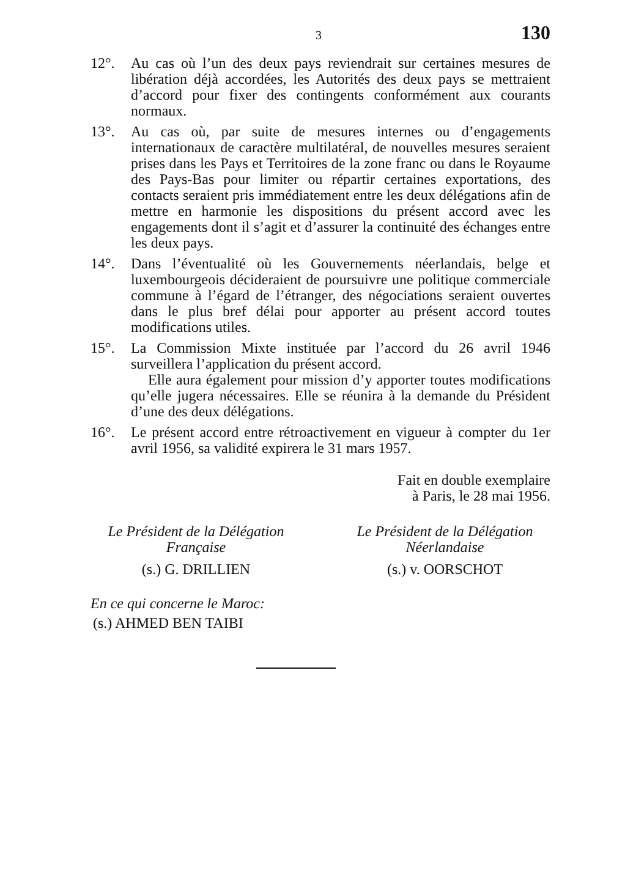3 130
12°. Au cas où l’un des deux pays reviendrait sur certaines mesures de libération déjà accordées, les Autorités des deux pays se mettraient d’accord pour fixer des contingents conformément aux courants normaux.
13°. Au cas où, par suite de mesures internes ou d’engagements internationaux de caractère multilatéral, de nouvelles mesures seraient prises dans les Pays et Territoires de la zone franc ou dans le Royaume des Pays-Bas pour limiter ou répartir certaines exportations, des contacts seraient pris immédiatement entre les deux délégations afin de mettre en harmonie les dispositions du présent accord avec les engagements dont il s’agit et d’assurer la continuité des échanges entre les deux pays.
14°. Dans l’éventualité où les Gouvernements néerlandais, belge et luxembourgeois décideraient de poursuivre une politique commerciale commune à l’égard de l’étranger, des négociations seraient ouvertes dans le plus bref délai pour apporter au présent accord toutes modifications utiles.
15°. La Commission Mixte instituée par l’accord du 26 avril 1946 surveillera l’application du présent accord.
Elle aura également pour mission d’y apporter toutes modifications qu’elle jugera nécessaires. Elle se réunira à la demande du Président d’une des deux délégations.
16°. Le présent accord entre rétroactivement en vigueur à compter du 1er avril 1956, sa validité expirera le 31 mars 1957.
Fait en double exemplaire
à Paris, le 28 mai 1956.
Le Président de la Délégation
Française
(s.) G. DRILLIEN
Le Président de la Délégation
Néerlandaise
(s.) v. OORSCHOT
En ce qui concerne le Maroc:
(s.) AHMED BEN TAIBI